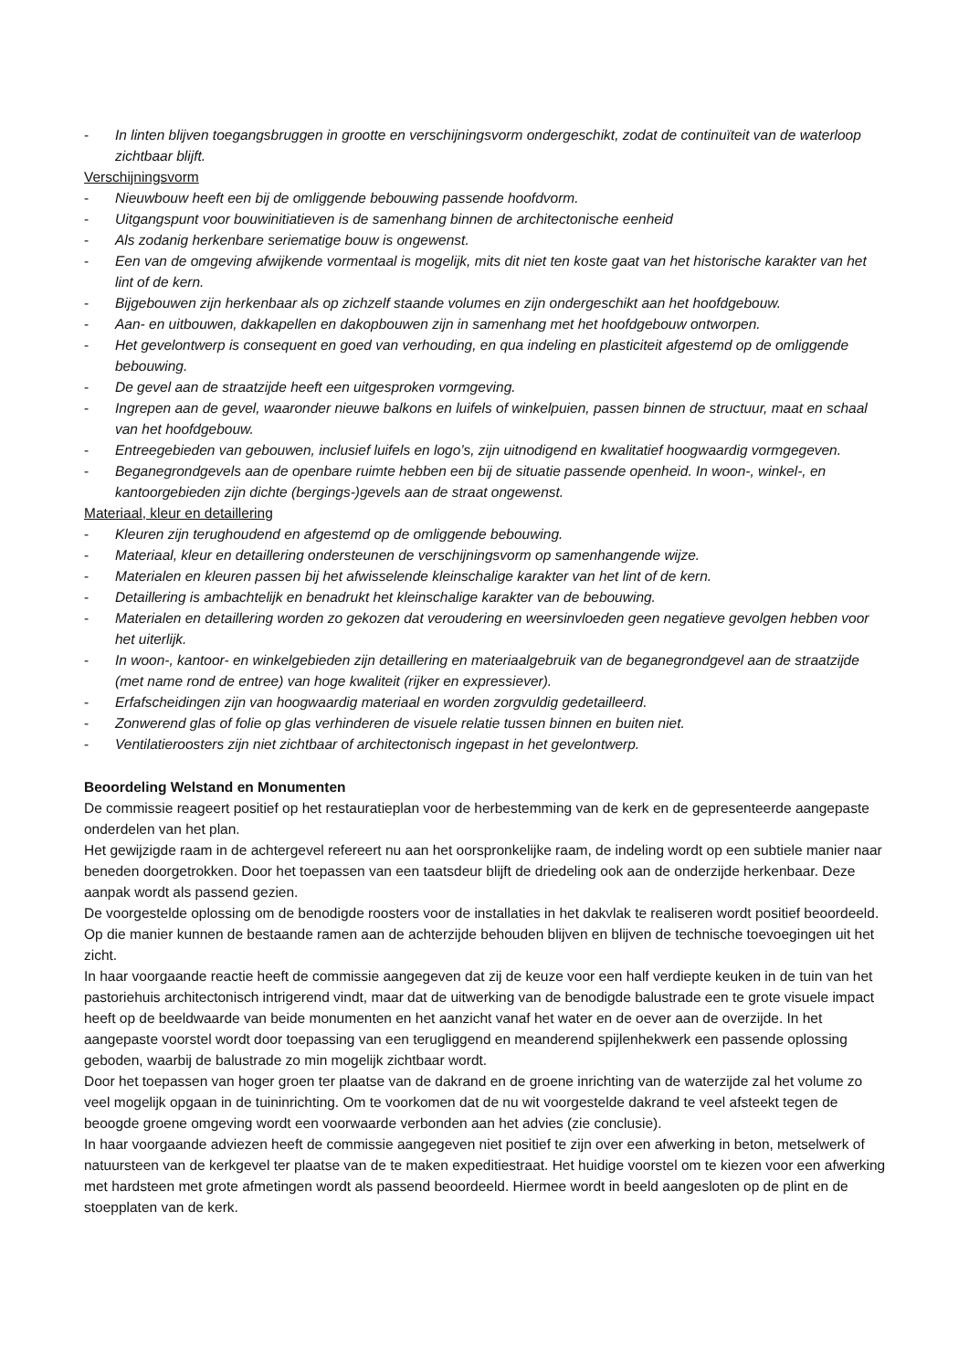- In linten blijven toegangsbruggen in grootte en verschijningsvorm ondergeschikt, zodat de continuïteit van de waterloop zichtbaar blijft.
Verschijningsvorm
- Nieuwbouw heeft een bij de omliggende bebouwing passende hoofdvorm.
- Uitgangspunt voor bouwinitiatieven is de samenhang binnen de architectonische eenheid
- Als zodanig herkenbare seriematige bouw is ongewenst.
- Een van de omgeving afwijkende vormentaal is mogelijk, mits dit niet ten koste gaat van het historische karakter van het lint of de kern.
- Bijgebouwen zijn herkenbaar als op zichzelf staande volumes en zijn ondergeschikt aan het hoofdgebouw.
- Aan- en uitbouwen, dakkapellen en dakopbouwen zijn in samenhang met het hoofdgebouw ontworpen.
- Het gevelontwerp is consequent en goed van verhouding, en qua indeling en plasticiteit afgestemd op de omliggende bebouwing.
- De gevel aan de straatzijde heeft een uitgesproken vormgeving.
- Ingrepen aan de gevel, waaronder nieuwe balkons en luifels of winkelpuien, passen binnen de structuur, maat en schaal van het hoofdgebouw.
- Entreegebieden van gebouwen, inclusief luifels en logo’s, zijn uitnodigend en kwalitatief hoogwaardig vormgegeven.
- Beganegrondgevels aan de openbare ruimte hebben een bij de situatie passende openheid. In woon-, winkel-, en kantoorgebieden zijn dichte (bergings-)gevels aan de straat ongewenst.
Materiaal, kleur en detaillering
- Kleuren zijn terughoudend en afgestemd op de omliggende bebouwing.
- Materiaal, kleur en detaillering ondersteunen de verschijningsvorm op samenhangende wijze.
- Materialen en kleuren passen bij het afwisselende kleinschalige karakter van het lint of de kern.
- Detaillering is ambachtelijk en benadrukt het kleinschalige karakter van de bebouwing.
- Materialen en detaillering worden zo gekozen dat veroudering en weersinvloeden geen negatieve gevolgen hebben voor het uiterlijk.
- In woon-, kantoor- en winkelgebieden zijn detaillering en materiaalgebruik van de beganegrondgevel aan de straatzijde (met name rond de entree) van hoge kwaliteit (rijker en expressiever).
- Erfafscheidingen zijn van hoogwaardig materiaal en worden zorgvuldig gedetailleerd.
- Zonwerend glas of folie op glas verhinderen de visuele relatie tussen binnen en buiten niet.
- Ventilatieroosters zijn niet zichtbaar of architectonisch ingepast in het gevelontwerp.
Beoordeling Welstand en Monumenten
De commissie reageert positief op het restauratieplan voor de herbestemming van de kerk en de gepresenteerde aangepaste onderdelen van het plan.
Het gewijzigde raam in de achtergevel refereert nu aan het oorspronkelijke raam, de indeling wordt op een subtiele manier naar beneden doorgetrokken. Door het toepassen van een taatsdeur blijft de driedeling ook aan de onderzijde herkenbaar. Deze aanpak wordt als passend gezien.
De voorgestelde oplossing om de benodigde roosters voor de installaties in het dakvlak te realiseren wordt positief beoordeeld. Op die manier kunnen de bestaande ramen aan de achterzijde behouden blijven en blijven de technische toevoegingen uit het zicht.
In haar voorgaande reactie heeft de commissie aangegeven dat zij de keuze voor een half verdiepte keuken in de tuin van het pastoriehuis architectonisch intrigerend vindt, maar dat de uitwerking van de benodigde balustrade een te grote visuele impact heeft op de beeldwaarde van beide monumenten en het aanzicht vanaf het water en de oever aan de overzijde. In het aangepaste voorstel wordt door toepassing van een terugliggend en meanderend spijlenhekwerk een passende oplossing geboden, waarbij de balustrade zo min mogelijk zichtbaar wordt.
Door het toepassen van hoger groen ter plaatse van de dakrand en de groene inrichting van de waterzijde zal het volume zo veel mogelijk opgaan in de tuininrichting. Om te voorkomen dat de nu wit voorgestelde dakrand te veel afsteekt tegen de beoogde groene omgeving wordt een voorwaarde verbonden aan het advies (zie conclusie).
In haar voorgaande adviezen heeft de commissie aangegeven niet positief te zijn over een afwerking in beton, metselwerk of natuursteen van de kerkgevel ter plaatse van de te maken expeditiestraat. Het huidige voorstel om te kiezen voor een afwerking met hardsteen met grote afmetingen wordt als passend beoordeeld. Hiermee wordt in beeld aangesloten op de plint en de stoepplaten van de kerk.